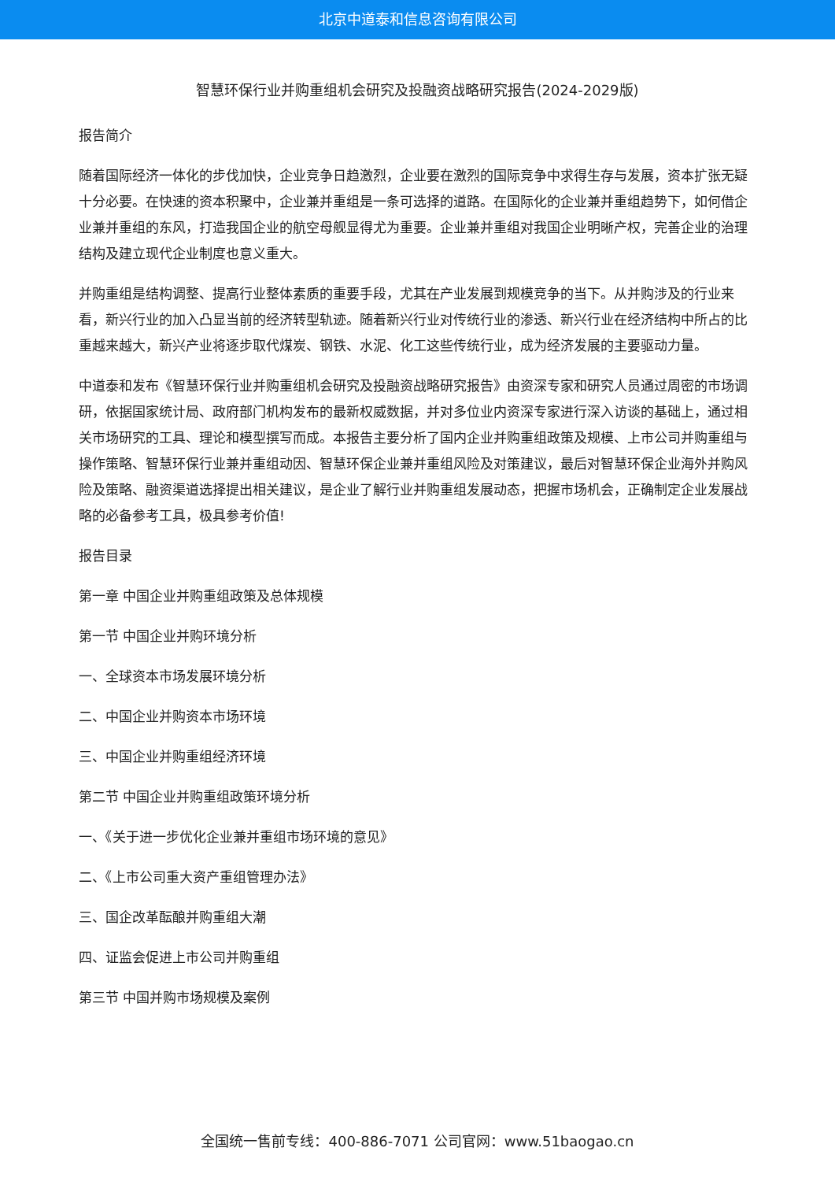北京中道泰和信息咨询有限公司
智慧环保行业并购重组机会研究及投融资战略研究报告(2024-2029版)
报告简介
随着国际经济一体化的步伐加快，企业竞争日趋激烈，企业要在激烈的国际竞争中求得生存与发展，资本扩张无疑十分必要。在快速的资本积聚中，企业兼并重组是一条可选择的道路。在国际化的企业兼并重组趋势下，如何借企业兼并重组的东风，打造我国企业的航空母舰显得尤为重要。企业兼并重组对我国企业明晰产权，完善企业的治理结构及建立现代企业制度也意义重大。
并购重组是结构调整、提高行业整体素质的重要手段，尤其在产业发展到规模竞争的当下。从并购涉及的行业来看，新兴行业的加入凸显当前的经济转型轨迹。随着新兴行业对传统行业的渗透、新兴行业在经济结构中所占的比重越来越大，新兴产业将逐步取代煤炭、钢铁、水泥、化工这些传统行业，成为经济发展的主要驱动力量。
中道泰和发布《智慧环保行业并购重组机会研究及投融资战略研究报告》由资深专家和研究人员通过周密的市场调研，依据国家统计局、政府部门机构发布的最新权威数据，并对多位业内资深专家进行深入访谈的基础上，通过相关市场研究的工具、理论和模型撰写而成。本报告主要分析了国内企业并购重组政策及规模、上市公司并购重组与操作策略、智慧环保行业兼并重组动因、智慧环保企业兼并重组风险及对策建议，最后对智慧环保企业海外并购风险及策略、融资渠道选择提出相关建议，是企业了解行业并购重组发展动态，把握市场机会，正确制定企业发展战略的必备参考工具，极具参考价值!
报告目录
第一章 中国企业并购重组政策及总体规模
第一节 中国企业并购环境分析
一、全球资本市场发展环境分析
二、中国企业并购资本市场环境
三、中国企业并购重组经济环境
第二节 中国企业并购重组政策环境分析
一、《关于进一步优化企业兼并重组市场环境的意见》
二、《上市公司重大资产重组管理办法》
三、国企改革酝酿并购重组大潮
四、证监会促进上市公司并购重组
第三节 中国并购市场规模及案例
全国统一售前专线：400-886-7071 公司官网：www.51baogao.cn